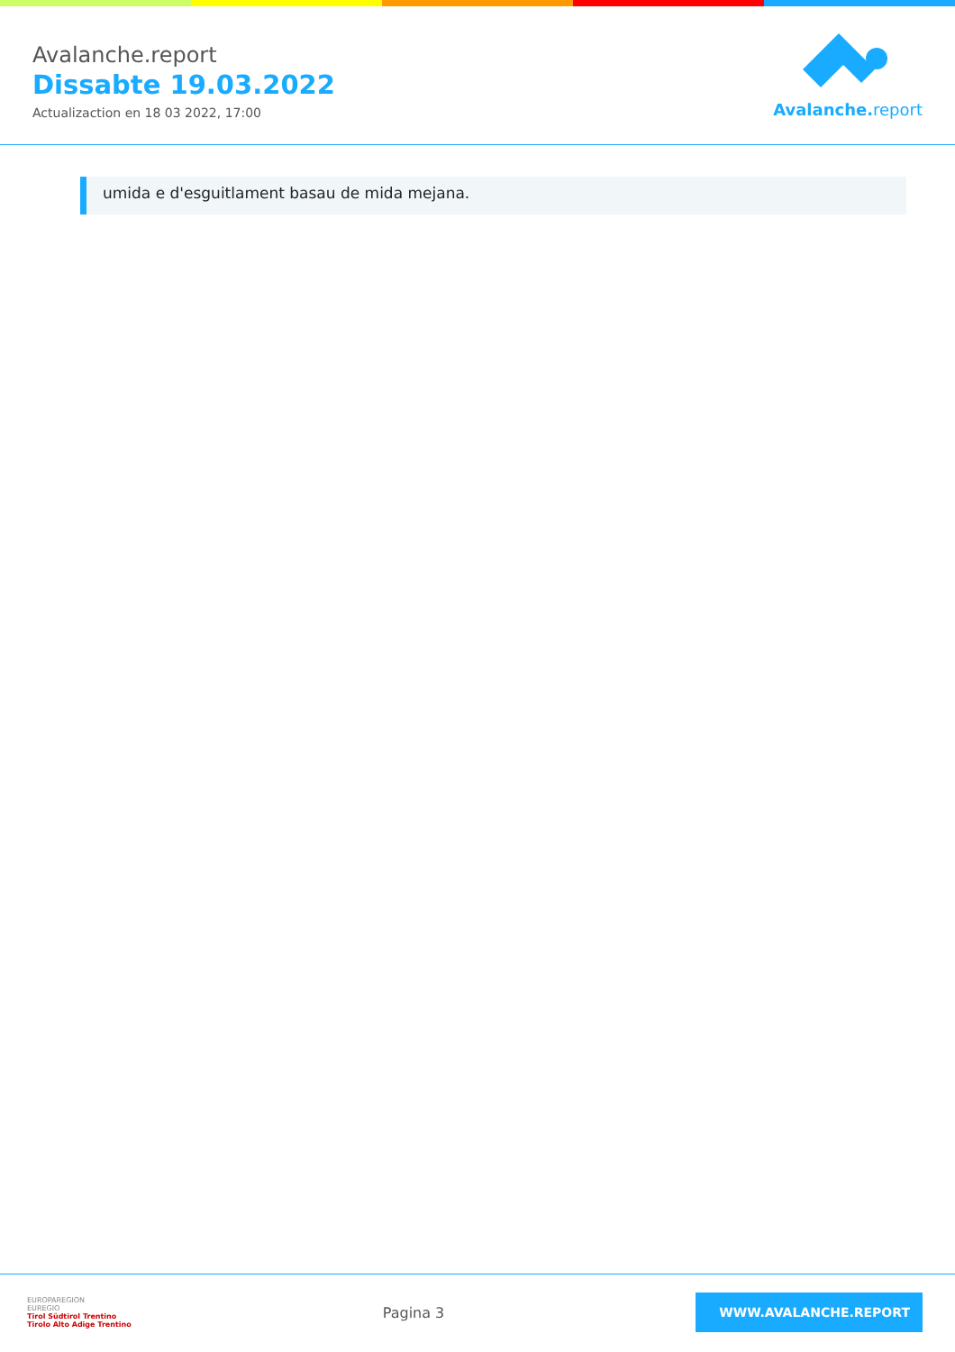Avalanche.report
Dissabte 19.03.2022
Actualizaction en 18 03 2022, 17:00
Avalanche. report
umida e d'esguitlament basau de mida mejana.
EUROPAREGION
EUREGIO
Tirol Südtirol Trentino
Tirolo Alto Adige Trentino
Pagina 3
WWW.AVALANCHE.REPORT